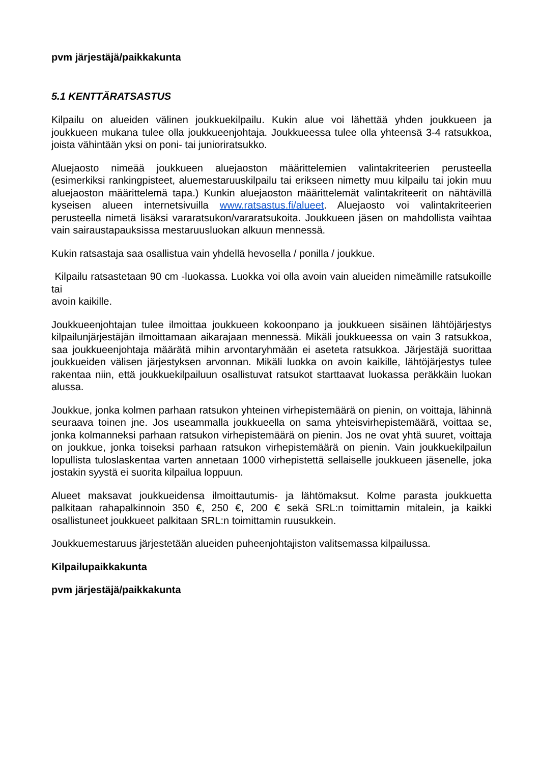pvm järjestäjä/paikkakunta
5.1 KENTTÄRATSASTUS
Kilpailu on alueiden välinen joukkuekilpailu. Kukin alue voi lähettää yhden joukkueen ja joukkueen mukana tulee olla joukkueenjohtaja. Joukkueessa tulee olla yhteensä 3-4 ratsukkoa, joista vähintään yksi on poni- tai junioriratsukko.
Aluejaosto nimeää joukkueen aluejaoston määrittelemien valintakriteerien perusteella (esimerkiksi rankingpisteet, aluemestaruuskilpailu tai erikseen nimetty muu kilpailu tai jokin muu aluejaoston määrittelemä tapa.) Kunkin aluejaoston määrittelemät valintakriteerit on nähtävillä kyseisen alueen internetsivuilla www.ratsastus.fi/alueet. Aluejaosto voi valintakriteerien perusteella nimetä lisäksi vararatsukon/vararatsukoita. Joukkueen jäsen on mahdollista vaihtaa vain sairaustapauksissa mestaruusluokan alkuun mennessä.
Kukin ratsastaja saa osallistua vain yhdellä hevosella / ponilla / joukkue.
Kilpailu ratsastetaan 90 cm -luokassa. Luokka voi olla avoin vain alueiden nimeämille ratsukoille tai
avoin kaikille.
Joukkueenjohtajan tulee ilmoittaa joukkueen kokoonpano ja joukkueen sisäinen lähtöjärjestys kilpailunjärjestäjän ilmoittamaan aikarajaan mennessä. Mikäli joukkueessa on vain 3 ratsukkoa, saa joukkueenjohtaja määrätä mihin arvontaryhmään ei aseteta ratsukkoa. Järjestäjä suorittaa joukkueiden välisen järjestyksen arvonnan. Mikäli luokka on avoin kaikille, lähtöjärjestys tulee rakentaa niin, että joukkuekilpailuun osallistuvat ratsukot starttaavat luokassa peräkkäin luokan alussa.
Joukkue, jonka kolmen parhaan ratsukon yhteinen virhepistemäärä on pienin, on voittaja, lähinnä seuraava toinen jne. Jos useammalla joukkueella on sama yhteisvirhepistemäärä, voittaa se, jonka kolmanneksi parhaan ratsukon virhepistemäärä on pienin. Jos ne ovat yhtä suuret, voittaja on joukkue, jonka toiseksi parhaan ratsukon virhepistemäärä on pienin. Vain joukkuekilpailun lopullista tuloslaskentaa varten annetaan 1000 virhepistettä sellaiselle joukkueen jäsenelle, joka jostakin syystä ei suorita kilpailua loppuun.
Alueet maksavat joukkueidensa ilmoittautumis- ja lähtömaksut. Kolme parasta joukkuetta palkitaan rahapalkinnoin 350 €, 250 €, 200 € sekä SRL:n toimittamin mitalein, ja kaikki osallistuneet joukkueet palkitaan SRL:n toimittamin ruusukkein.
Joukkuemestaruus järjestetään alueiden puheenjohtajiston valitsemassa kilpailussa.
Kilpailupaikkakunta
pvm järjestäjä/paikkakunta